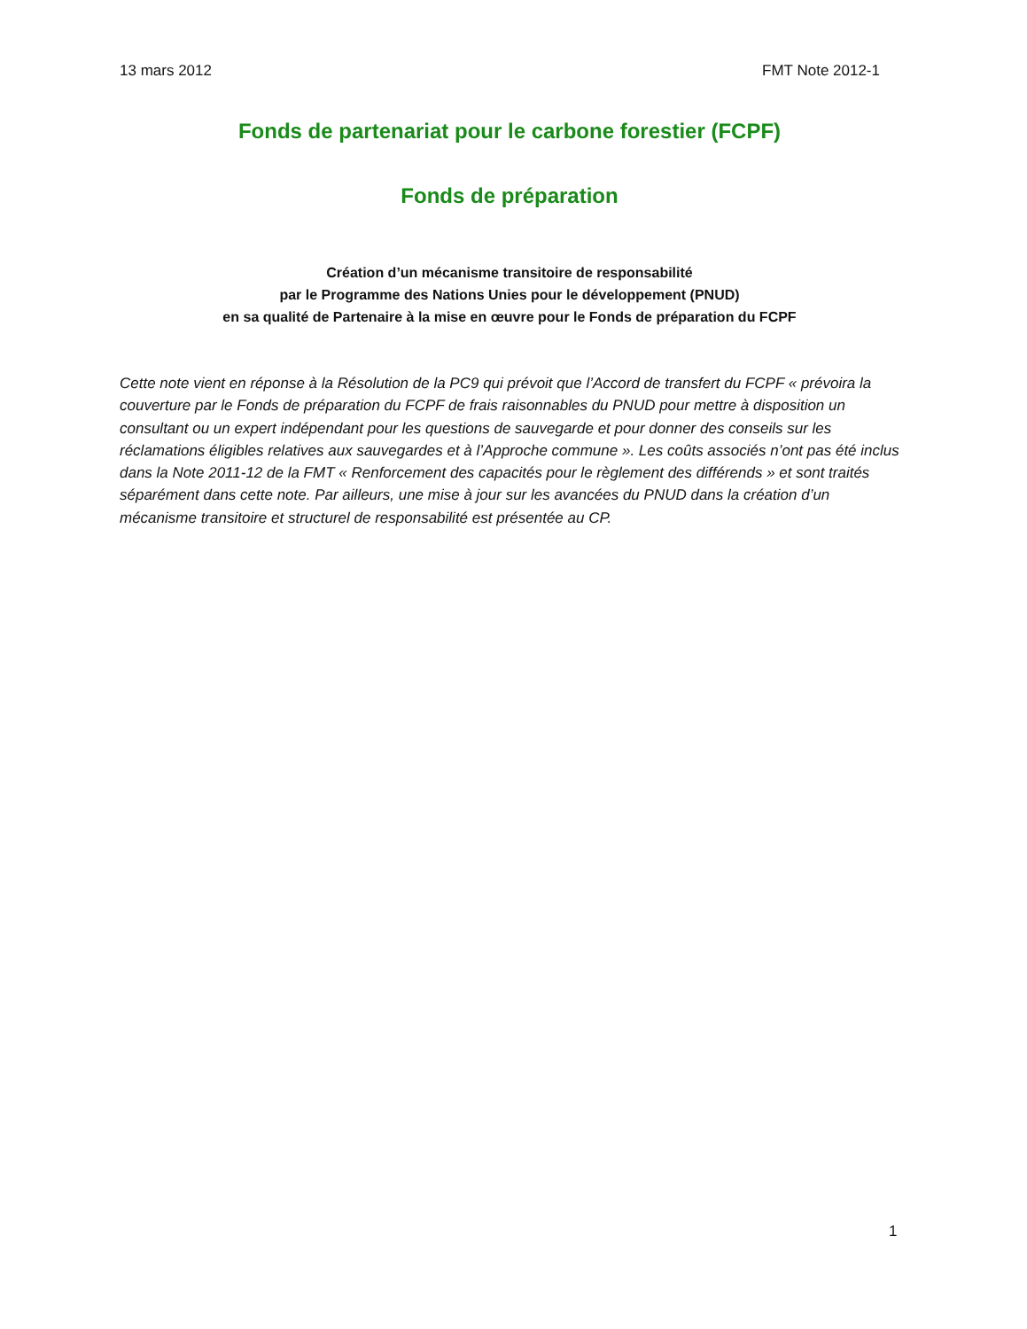13 mars 2012 FMT Note 2012-1
Fonds de partenariat pour le carbone forestier (FCPF)
Fonds de préparation
Création d’un mécanisme transitoire de responsabilité
par le Programme des Nations Unies pour le développement (PNUD)
en sa qualité de Partenaire à la mise en œuvre pour le Fonds de préparation du FCPF
Cette note vient en réponse à la Résolution de la PC9 qui prévoit que l’Accord de transfert du FCPF « prévoira la couverture par le Fonds de préparation du FCPF de frais raisonnables du PNUD pour mettre à disposition un consultant ou un expert indépendant pour les questions de sauvegarde et pour donner des conseils sur les réclamations éligibles relatives aux sauvegardes et à l’Approche commune ». Les coûts associés n’ont pas été inclus dans la Note 2011-12 de la FMT « Renforcement des capacités pour le règlement des différends » et sont traités séparément dans cette note. Par ailleurs, une mise à jour sur les avancées du PNUD dans la création d’un mécanisme transitoire et structurel de responsabilité est présentée au CP.
1